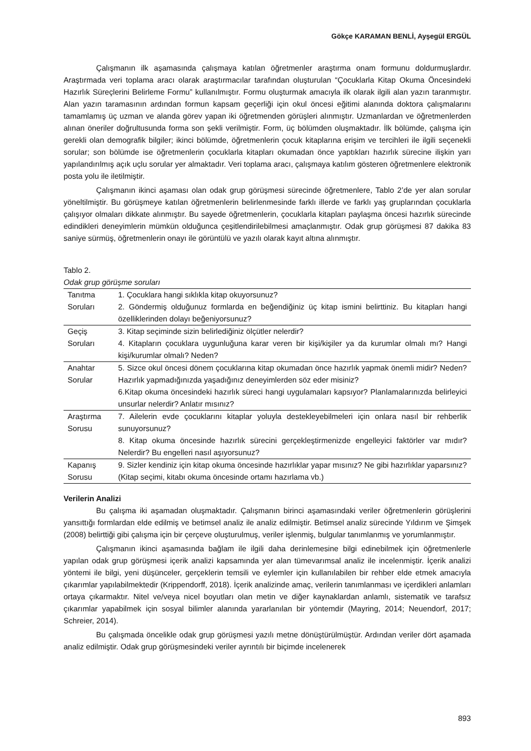Gökçe KARAMAN BENLİ, Ayşegül ERGÜL
Çalışmanın ilk aşamasında çalışmaya katılan öğretmenler araştırma onam formunu doldurmuşlardır. Araştırmada veri toplama aracı olarak araştırmacılar tarafından oluşturulan “Çocuklarla Kitap Okuma Öncesindeki Hazırlık Süreçlerini Belirleme Formu” kullanılmıştır. Formu oluşturmak amacıyla ilk olarak ilgili alan yazın taranmıştır. Alan yazın taramasının ardından formun kapsam geçerliği için okul öncesi eğitimi alanında doktora çalışmalarını tamamlamış üç uzman ve alanda görev yapan iki öğretmenden görüşleri alınmıştır. Uzmanlardan ve öğretmenlerden alınan öneriler doğrultusunda forma son şekli verilmiştir. Form, üç bölümden oluşmaktadır. İlk bölümde, çalışma için gerekli olan demografik bilgiler; ikinci bölümde, öğretmenlerin çocuk kitaplarına erişim ve tercihleri ile ilgili seçenekli sorular; son bölümde ise öğretmenlerin çocuklarla kitapları okumadan önce yaptıkları hazırlık sürecine ilişkin yarı yapılandırılmış açık uçlu sorular yer almaktadır. Veri toplama aracı, çalışmaya katılım gösteren öğretmenlere elektronik posta yolu ile iletilmiştir.
Çalışmanın ikinci aşaması olan odak grup görüşmesi sürecinde öğretmenlere, Tablo 2’de yer alan sorular yöneltilmiştir. Bu görüşmeye katılan öğretmenlerin belirlenmesinde farklı illerde ve farklı yaş gruplarından çocuklarla çalışıyor olmaları dikkate alınmıştır. Bu sayede öğretmenlerin, çocuklarla kitapları paylaşma öncesi hazırlık sürecinde edindikleri deneyimlerin mümkün olduğunca çeşitlendirilebilmesi amaçlanmıştır. Odak grup görüşmesi 87 dakika 83 saniye sürmüş, öğretmenlerin onayı ile görüntülü ve yazılı olarak kayıt altına alınmıştır.
Tablo 2.
Odak grup görüşme soruları
| Tanıtma Soruları | 1. Çocuklara hangi sıklıkla kitap okuyorsunuz? 2. Göndermiş olduğunuz formlarda en beğendiğiniz üç kitap ismini belirttiniz. Bu kitapları hangi özelliklerinden dolayı beğeniyorsunuz? |
| Geçiş Soruları | 3. Kitap seçiminde sizin belirlediğiniz ölçütler nelerdir? 4. Kitapların çocuklara uygunluğuna karar veren bir kişi/kişiler ya da kurumlar olmalı mı? Hangi kişi/kurumlar olmalı? Neden? |
| Anahtar Sorular | 5. Sizce okul öncesi dönem çocuklarına kitap okumadan önce hazırlık yapmak önemli midir? Neden? Hazırlık yapmadığınızda yaşadığınız deneyimlerden söz eder misiniz? 6.Kitap okuma öncesindeki hazırlık süreci hangi uygulamaları kapsıyor? Planlamalarınızda belirleyici unsurlar nelerdir? Anlatır mısınız? |
| Araştırma Sorusu | 7. Ailelerin evde çocuklarını kitaplar yoluyla destekleyebilmeleri için onlara nasıl bir rehberlik sunuyorsunuz? 8. Kitap okuma öncesinde hazırlık sürecini gerçekleştirmenizde engelleyici faktörler var mıdır? Nelerdir? Bu engelleri nasıl aşıyorsunuz? |
| Kapanış Sorusu | 9. Sizler kendiniz için kitap okuma öncesinde hazırlıklar yapar mısınız? Ne gibi hazırlıklar yaparsınız? (Kitap seçimi, kitabı okuma öncesinde ortamı hazırlama vb.) |
Verilerin Analizi
Bu çalışma iki aşamadan oluşmaktadır. Çalışmanın birinci aşamasındaki veriler öğretmenlerin görüşlerini yansıttığı formlardan elde edilmiş ve betimsel analiz ile analiz edilmiştir. Betimsel analiz sürecinde Yıldırım ve Şimşek (2008) belirttiği gibi çalışma için bir çerçeve oluşturulmuş, veriler işlenmiş, bulgular tanımlanmış ve yorumlanmıştır.
Çalışmanın ikinci aşamasında bağlam ile ilgili daha derinlemesine bilgi edinebilmek için öğretmenlerle yapılan odak grup görüşmesi içerik analizi kapsamında yer alan tümevarımsal analiz ile incelenmiştir. İçerik analizi yöntemi ile bilgi, yeni düşünceler, gerçeklerin temsili ve eylemler için kullanılabilen bir rehber elde etmek amacıyla çıkarımlar yapılabilmektedir (Krippendorff, 2018). İçerik analizinde amaç, verilerin tanımlanması ve içerdikleri anlamları ortaya çıkarmaktır. Nitel ve/veya nicel boyutları olan metin ve diğer kaynaklardan anlamlı, sistematik ve tarafsız çıkarımlar yapabilmek için sosyal bilimler alanında yararlanılan bir yöntemdir (Mayring, 2014; Neuendorf, 2017; Schreier, 2014).
Bu çalışmada öncelikle odak grup görüşmesi yazılı metne dönüştürülmüştür. Ardından veriler dört aşamada analiz edilmiştir. Odak grup görüşmesindeki veriler ayrıntılı bir biçimde incelenerek
893